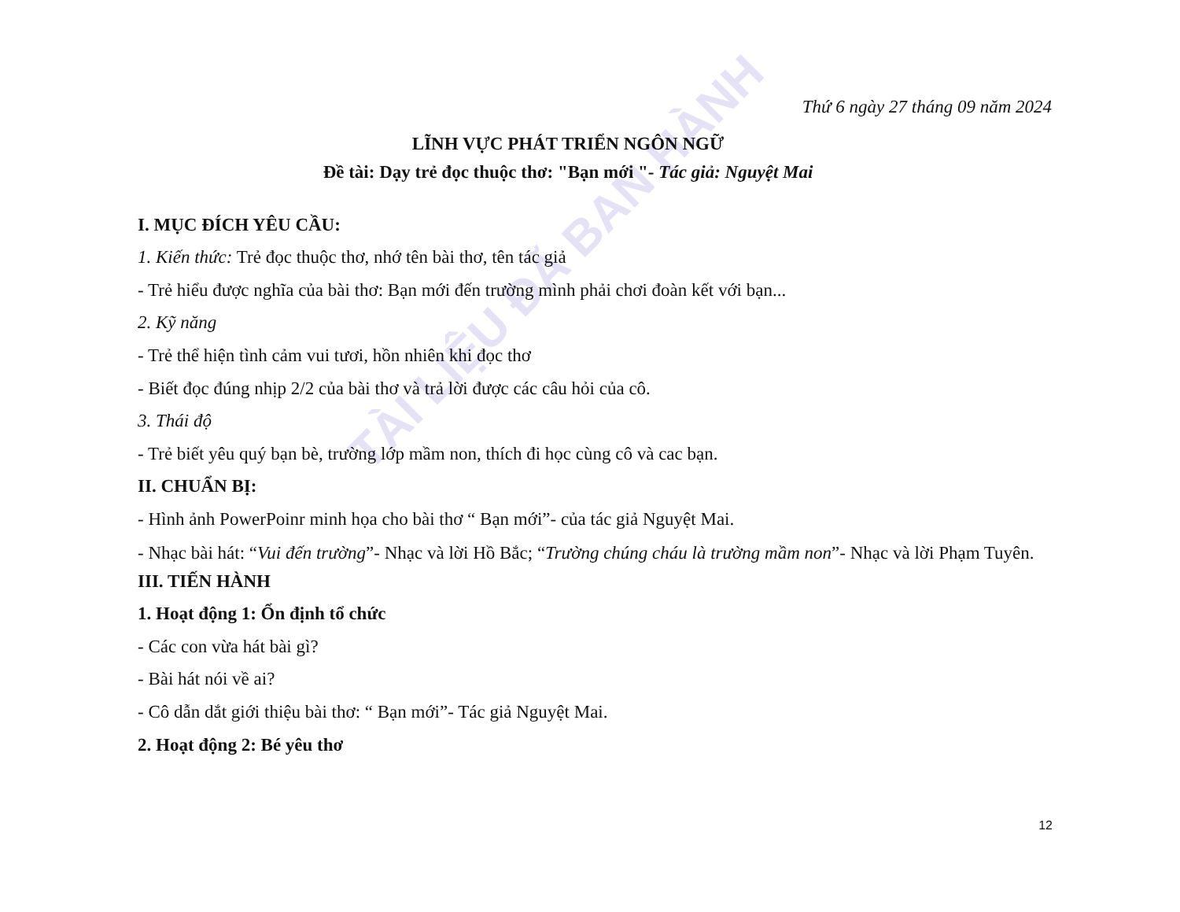TÀI LIỆU ĐÃ BAN HÀNH
Thứ 6 ngày 27 tháng 09 năm 2024
LĨNH VỰC PHÁT TRIỂN NGÔN NGỮ
Đề tài: Dạy trẻ đọc thuộc thơ: "Bạn mới "- Tác giả: Nguyệt Mai
I. MỤC ĐÍCH YÊU CẦU:
1. Kiến thức: Trẻ đọc thuộc thơ, nhớ tên bài thơ, tên tác giả
- Trẻ hiểu được nghĩa của bài thơ: Bạn mới đến trường mình phải chơi đoàn kết với bạn...
2. Kỹ năng
- Trẻ thể hiện tình cảm vui tươi, hồn nhiên khi đọc thơ
- Biết đọc đúng nhịp 2/2 của bài thơ và trả lời được các câu hỏi của cô.
3. Thái độ
- Trẻ biết yêu quý bạn bè, trường lớp mầm non, thích đi học cùng cô và cac bạn.
II. CHUẨN BỊ:
- Hình ảnh PowerPoinr minh họa cho bài thơ “ Bạn mới”- của tác giả Nguyệt Mai.
- Nhạc bài hát: “Vui đến trường”- Nhạc và lời Hồ Bắc; “Trường chúng cháu là trường mầm non”- Nhạc và lời Phạm Tuyên.
III. TIẾN HÀNH
1. Hoạt động 1: Ổn định tổ chức
- Các con vừa hát bài gì?
- Bài hát nói về ai?
- Cô dẫn dắt giới thiệu bài thơ: “ Bạn mới”- Tác giả Nguyệt Mai.
2. Hoạt động 2: Bé yêu thơ
12